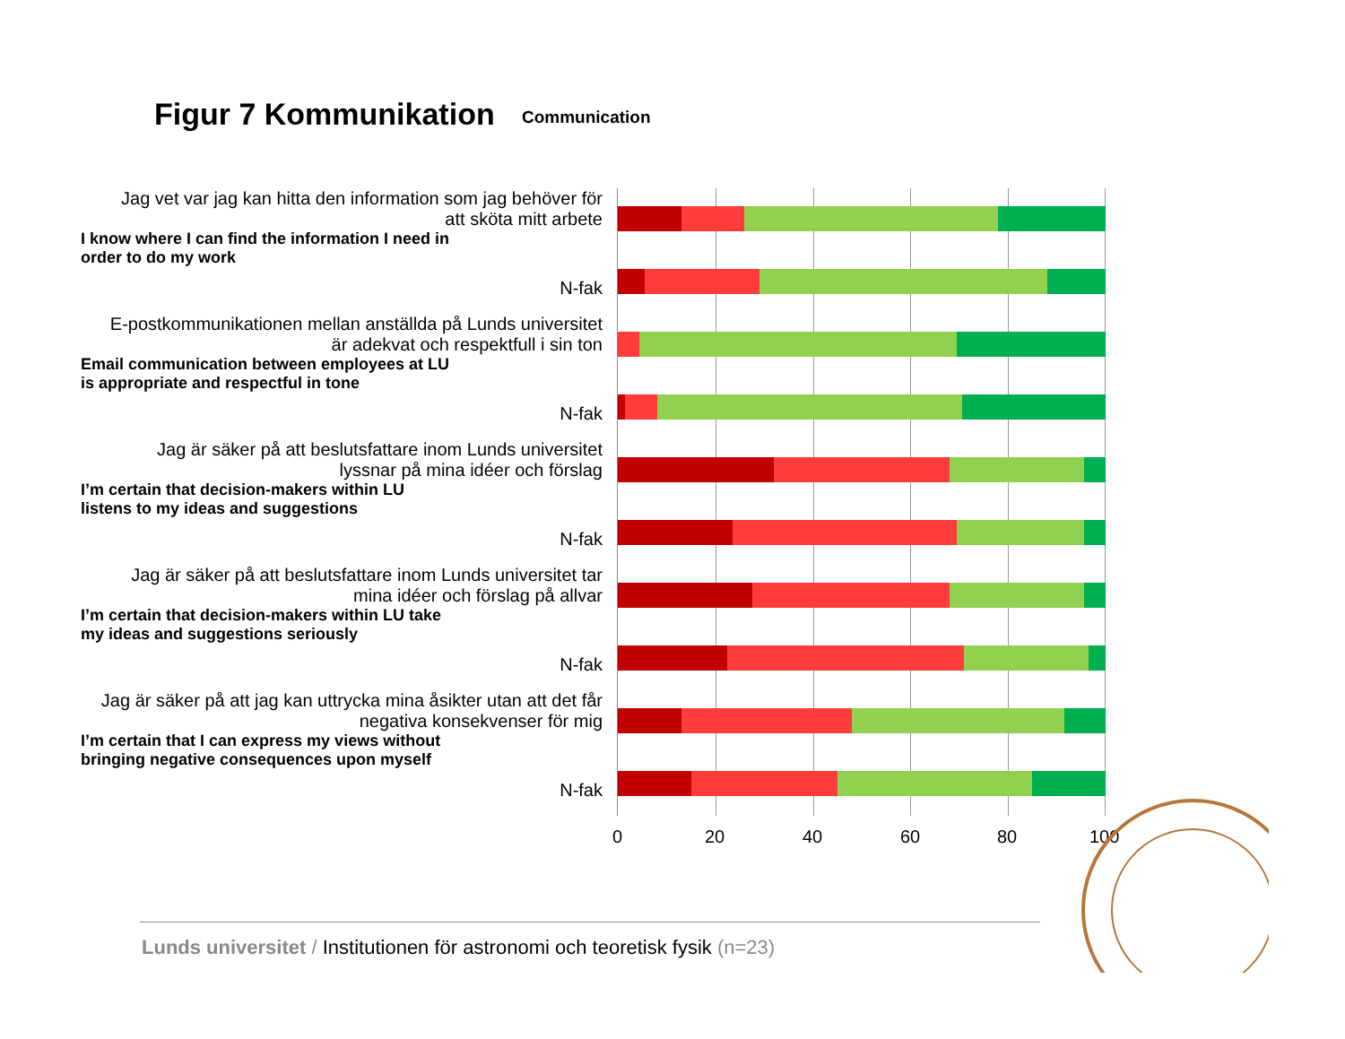Figur 7 Kommunikation Communication
Jag vet var jag kan hitta den information som jag behöver för att sköta mitt arbete
I know where I can find the information I need in order to do my work
N-fak
E-postkommunikationen mellan anställda på Lunds universitet är adekvat och respektfull i sin ton
Email communication between employees at LU is appropriate and respectful in tone
N-fak
Jag är säker på att beslutsfattare inom Lunds universitet lyssnar på mina idéer och förslag
I’m certain that decision-makers within LU listens to my ideas and suggestions
N-fak
Jag är säker på att beslutsfattare inom Lunds universitet tar mina idéer och förslag på allvar
I’m certain that decision-makers within LU take my ideas and suggestions seriously
N-fak
Jag är säker på att jag kan uttrycka mina åsikter utan att det får negativa konsekvenser för mig
I’m certain that I can express my views without bringing negative consequences upon myself
N-fak
0 20 40 60 80 100
Lunds universitet / Institutionen för astronomi och teoretisk fysik (n=23)